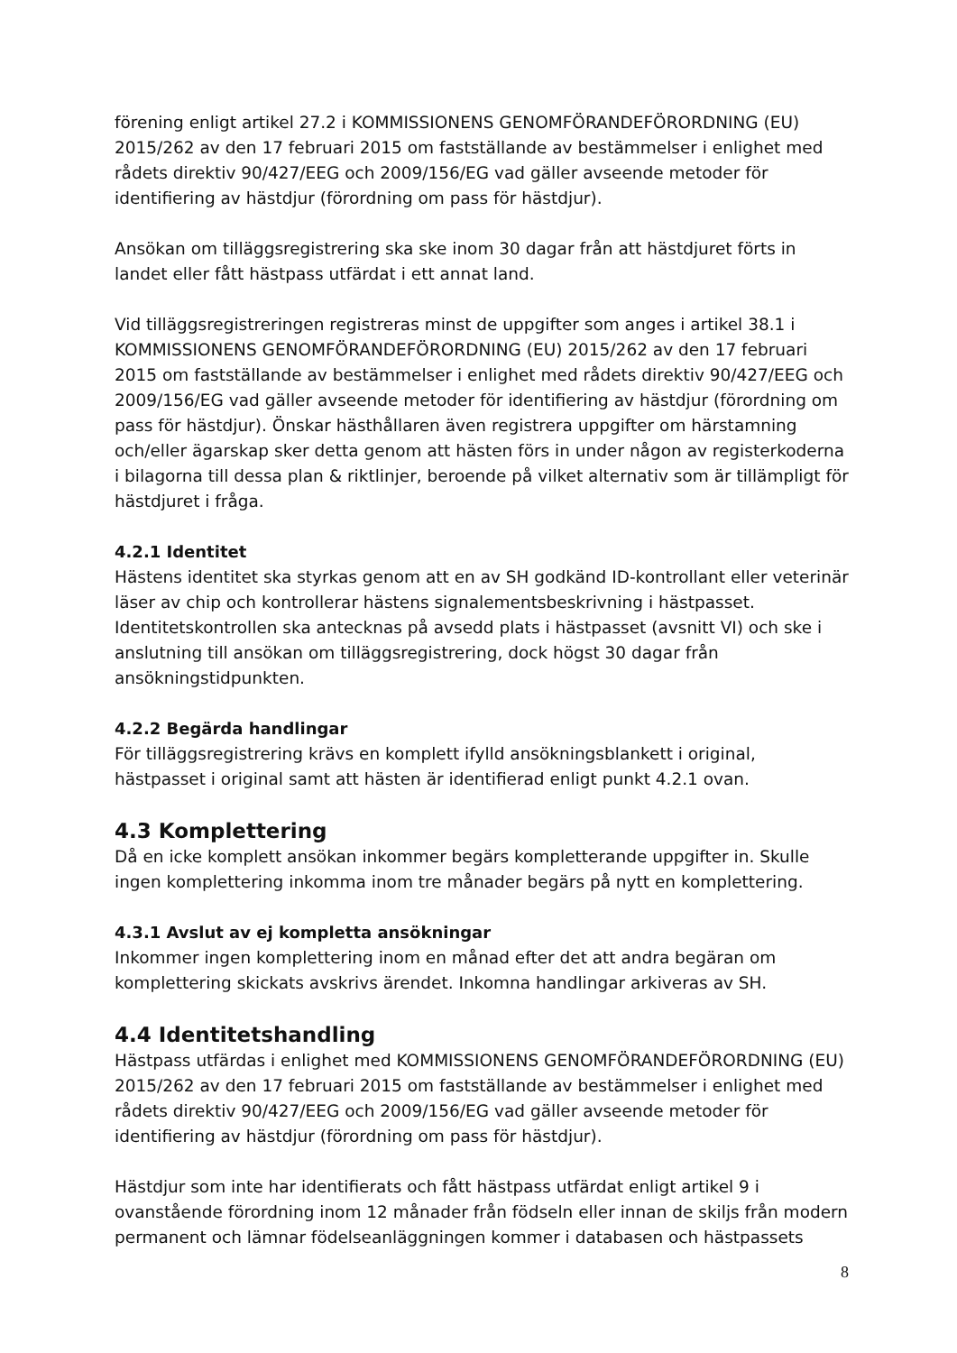förening enligt artikel 27.2 i KOMMISSIONENS GENOMFÖRANDEFÖRORDNING (EU) 2015/262 av den 17 februari 2015 om fastställande av bestämmelser i enlighet med rådets direktiv 90/427/EEG och 2009/156/EG vad gäller avseende metoder för identifiering av hästdjur (förordning om pass för hästdjur).
Ansökan om tilläggsregistrering ska ske inom 30 dagar från att hästdjuret förts in landet eller fått hästpass utfärdat i ett annat land.
Vid tilläggsregistreringen registreras minst de uppgifter som anges i artikel 38.1 i KOMMISSIONENS GENOMFÖRANDEFÖRORDNING (EU) 2015/262 av den 17 februari 2015 om fastställande av bestämmelser i enlighet med rådets direktiv 90/427/EEG och 2009/156/EG vad gäller avseende metoder för identifiering av hästdjur (förordning om pass för hästdjur). Önskar hästhållaren även registrera uppgifter om härstamning och/eller ägarskap sker detta genom att hästen förs in under någon av registerkoderna i bilagorna till dessa plan & riktlinjer, beroende på vilket alternativ som är tillämpligt för hästdjuret i fråga.
4.2.1 Identitet
Hästens identitet ska styrkas genom att en av SH godkänd ID-kontrollant eller veterinär läser av chip och kontrollerar hästens signalementsbeskrivning i hästpasset. Identitetskontrollen ska antecknas på avsedd plats i hästpasset (avsnitt VI) och ske i anslutning till ansökan om tilläggsregistrering, dock högst 30 dagar från ansökningstidpunkten.
4.2.2 Begärda handlingar
För tilläggsregistrering krävs en komplett ifylld ansökningsblankett i original, hästpasset i original samt att hästen är identifierad enligt punkt 4.2.1 ovan.
4.3 Komplettering
Då en icke komplett ansökan inkommer begärs kompletterande uppgifter in. Skulle ingen komplettering inkomma inom tre månader begärs på nytt en komplettering.
4.3.1 Avslut av ej kompletta ansökningar
Inkommer ingen komplettering inom en månad efter det att andra begäran om komplettering skickats avskrivs ärendet. Inkomna handlingar arkiveras av SH.
4.4 Identitetshandling
Hästpass utfärdas i enlighet med KOMMISSIONENS GENOMFÖRANDEFÖRORDNING (EU) 2015/262 av den 17 februari 2015 om fastställande av bestämmelser i enlighet med rådets direktiv 90/427/EEG och 2009/156/EG vad gäller avseende metoder för identifiering av hästdjur (förordning om pass för hästdjur).
Hästdjur som inte har identifierats och fått hästpass utfärdat enligt artikel 9 i ovanstående förordning inom 12 månader från födseln eller innan de skiljs från modern permanent och lämnar födelseanläggningen kommer i databasen och hästpassets
8